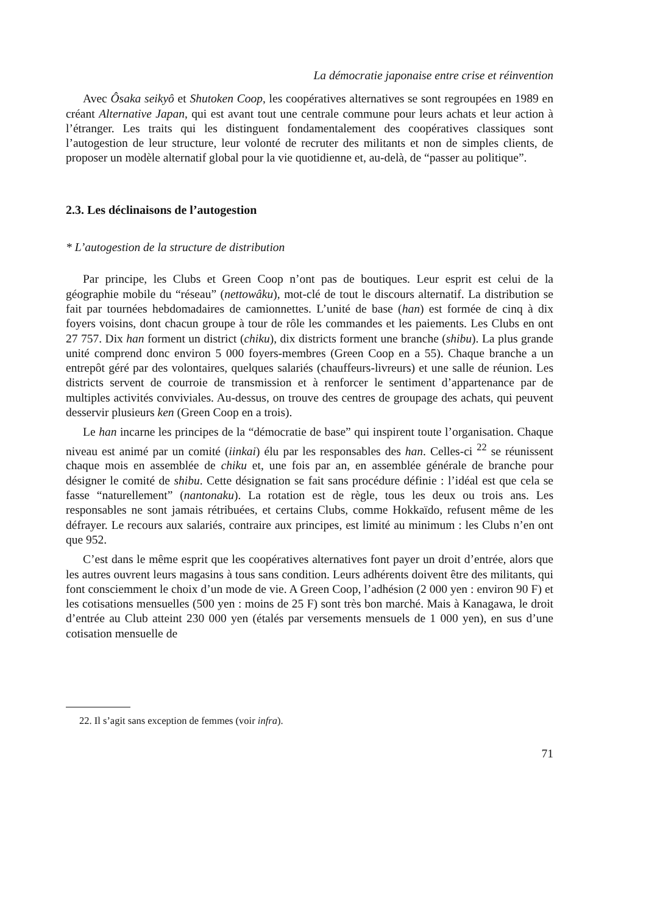La démocratie japonaise entre crise et réinvention
Avec Ôsaka seikyô et Shutoken Coop, les coopératives alternatives se sont regroupées en 1989 en créant Alternative Japan, qui est avant tout une centrale commune pour leurs achats et leur action à l’étranger. Les traits qui les distinguent fondamentalement des coopératives classiques sont l’autogestion de leur structure, leur volonté de recruter des militants et non de simples clients, de proposer un modèle alternatif global pour la vie quotidienne et, au-delà, de “passer au politique”.
2.3. Les déclinaisons de l’autogestion
* L’autogestion de la structure de distribution
Par principe, les Clubs et Green Coop n’ont pas de boutiques. Leur esprit est celui de la géographie mobile du “réseau” (nettowâku), mot-clé de tout le discours alternatif. La distribution se fait par tournées hebdomadaires de camionnettes. L’unité de base (han) est formée de cinq à dix foyers voisins, dont chacun groupe à tour de rôle les commandes et les paiements. Les Clubs en ont 27 757. Dix han forment un district (chiku), dix districts forment une branche (shibu). La plus grande unité comprend donc environ 5 000 foyers-membres (Green Coop en a 55). Chaque branche a un entrepôt géré par des volontaires, quelques salariés (chauffeurs-livreurs) et une salle de réunion. Les districts servent de courroie de transmission et à renforcer le sentiment d’appartenance par de multiples activités conviviales. Au-dessus, on trouve des centres de groupage des achats, qui peuvent desservir plusieurs ken (Green Coop en a trois).
Le han incarne les principes de la “démocratie de base” qui inspirent toute l’organisation. Chaque niveau est animé par un comité (iinkai) élu par les responsables des han. Celles-ci <sup>22</sup> se réunissent chaque mois en assemblée de chiku et, une fois par an, en assemblée générale de branche pour désigner le comité de shibu. Cette désignation se fait sans procédure définie : l’idéal est que cela se fasse “naturellement” (nantonaku). La rotation est de règle, tous les deux ou trois ans. Les responsables ne sont jamais rétribuées, et certains Clubs, comme Hokkaïdo, refusent même de les défrayer. Le recours aux salariés, contraire aux principes, est limité au minimum : les Clubs n’en ont que 952.
C’est dans le même esprit que les coopératives alternatives font payer un droit d’entrée, alors que les autres ouvrent leurs magasins à tous sans condition. Leurs adhérents doivent être des militants, qui font consciemment le choix d’un mode de vie. A Green Coop, l’adhésion (2 000 yen : environ 90 F) et les cotisations mensuelles (500 yen : moins de 25 F) sont très bon marché. Mais à Kanagawa, le droit d’entrée au Club atteint 230 000 yen (étalés par versements mensuels de 1 000 yen), en sus d’une cotisation mensuelle de
22. Il s’agit sans exception de femmes (voir infra).
71